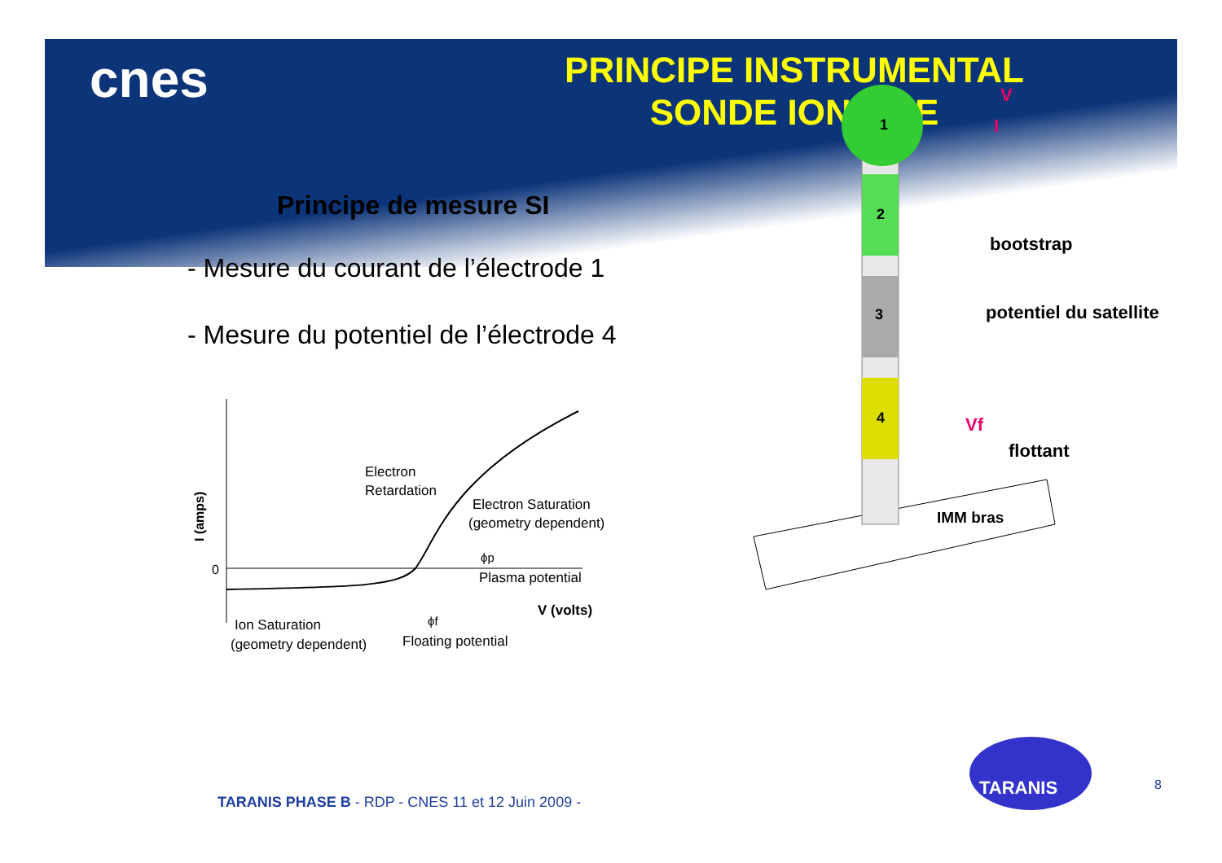cnes
PRINCIPE INSTRUMENTAL
SONDE IONIQUE
Principe de mesure SI
- Mesure du courant de l’électrode 1
- Mesure du potentiel de l’électrode 4
0
I (amps)
Electron
Retardation
Electron Saturation
(geometry dependent)
ϕp
Plasma potential
V (volts)
Ion Saturation
(geometry dependent)
ϕf
Floating potential
1
2
3
4
V
I
bootstrap
potentiel du satellite
Vf
flottant
IMM bras
TARANIS
TARANIS PHASE B - RDP - CNES 11 et 12 Juin 2009 -
8